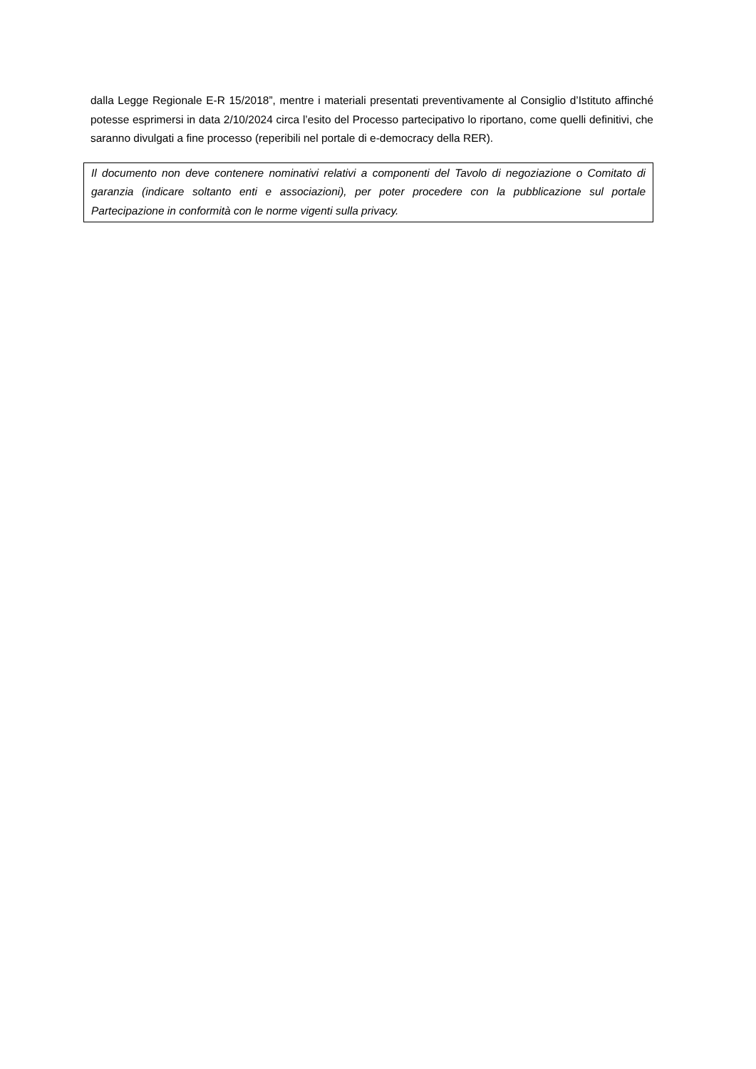dalla Legge Regionale E-R 15/2018”, mentre i materiali presentati preventivamente al Consiglio d’Istituto affinché potesse esprimersi in data 2/10/2024 circa l’esito del Processo partecipativo lo riportano, come quelli definitivi, che saranno divulgati a fine processo (reperibili nel portale di e-democracy della RER).
Il documento non deve contenere nominativi relativi a componenti del Tavolo di negoziazione o Comitato di garanzia (indicare soltanto enti e associazioni), per poter procedere con la pubblicazione sul portale Partecipazione in conformità con le norme vigenti sulla privacy.